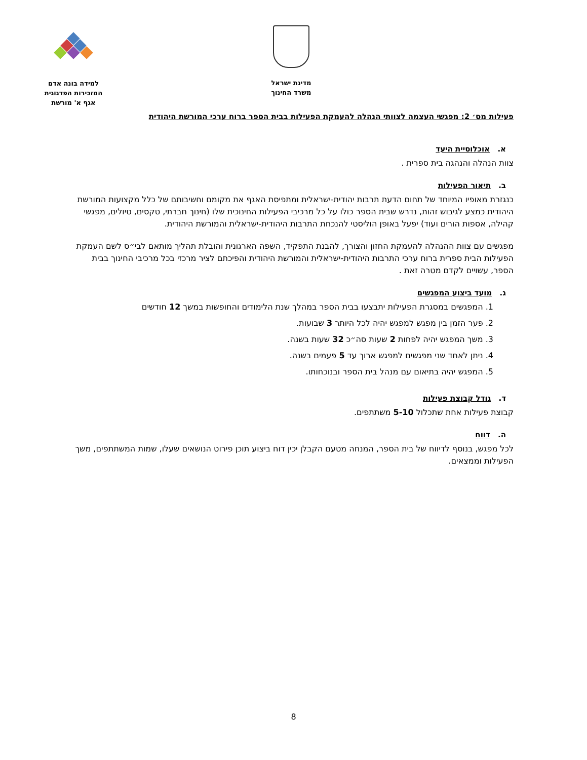מדינת ישראל
משרד החינוך
למידה בונה אדם
המזכירות הפדגוגית
אגף א' מורשת
פעילות מס׳ 2: מפגשי העצמה לצוותי הנהלה להעמקת הפעילות בבית הספר ברוח ערכי המורשת היהודית
א. אוכלוסיית היעד
צוות הנהלה והנהגה בית ספרית .
ב. תיאור הפעילות
כנגזרת מאופיו המיוחד של תחום הדעת תרבות יהודית-ישראלית ומתפיסת האגף את מקומם וחשיבותם של כלל מקצועות המורשת היהודית כמצע לגיבוש זהות, נדרש שבית הספר כולו על כל מרכיבי הפעילות החינוכית שלו (חינוך חברתי, טקסים, טיולים, מפגשי קהילה, אספות הורים ועוד) יפעל באופן הוליסטי להנכחת התרבות היהודית-ישראלית והמורשת היהודית.
מפגשים עם צוות ההנהלה להעמקת החזון והצורך, להבנת התפקיד, השפה הארגונית והובלת תהליך מותאם לבי״ס לשם העמקת הפעילות הבית ספרית ברוח ערכי התרבות היהודית-ישראלית והמורשת היהודית והפיכתם לציר מרכזי בכל מרכיבי החינוך בבית הספר, עשויים לקדם מטרה זאת .
ג. מועד ביצוע המפגשים
1. המפגשים במסגרת הפעילות יתבצעו בבית הספר במהלך שנת הלימודים והחופשות במשך 12 חודשים
2. פער הזמן בין מפגש למפגש יהיה לכל היותר 3 שבועות.
3. משך המפגש יהיה לפחות 2 שעות סה״כ 32 שעות בשנה.
4. ניתן לאחד שני מפגשים למפגש ארוך עד 5 פעמים בשנה.
5. המפגש יהיה בתיאום עם מנהל בית הספר ובנוכחותו.
ד. גודל קבוצת פעילות
קבוצת פעילות אחת שתכלול 5-10 משתתפים.
ה. דווח
לכל מפגש, בנוסף לדיווח של בית הספר, המנחה מטעם הקבלן יכין דוח ביצוע תוכן פירוט הנושאים שעלו, שמות המשתתפים, משך הפעילות וממצאים.
8